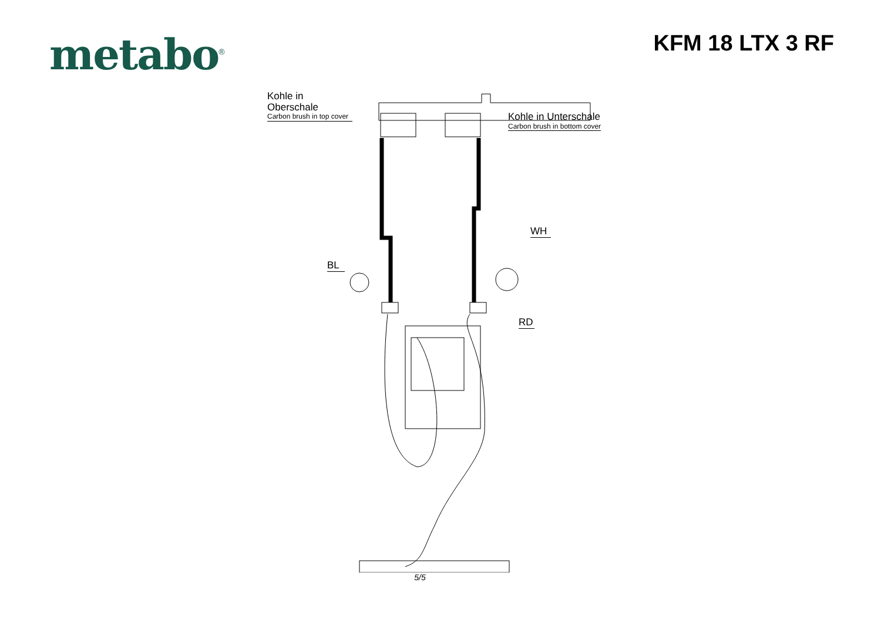metabo<sup>®</sup>
KFM 18 LTX 3 RF
Kohle in Oberschale
Carbon brush in top cover
Kohle in Unterschale
Carbon brush in bottom cover
WH
BL
RD
5/5